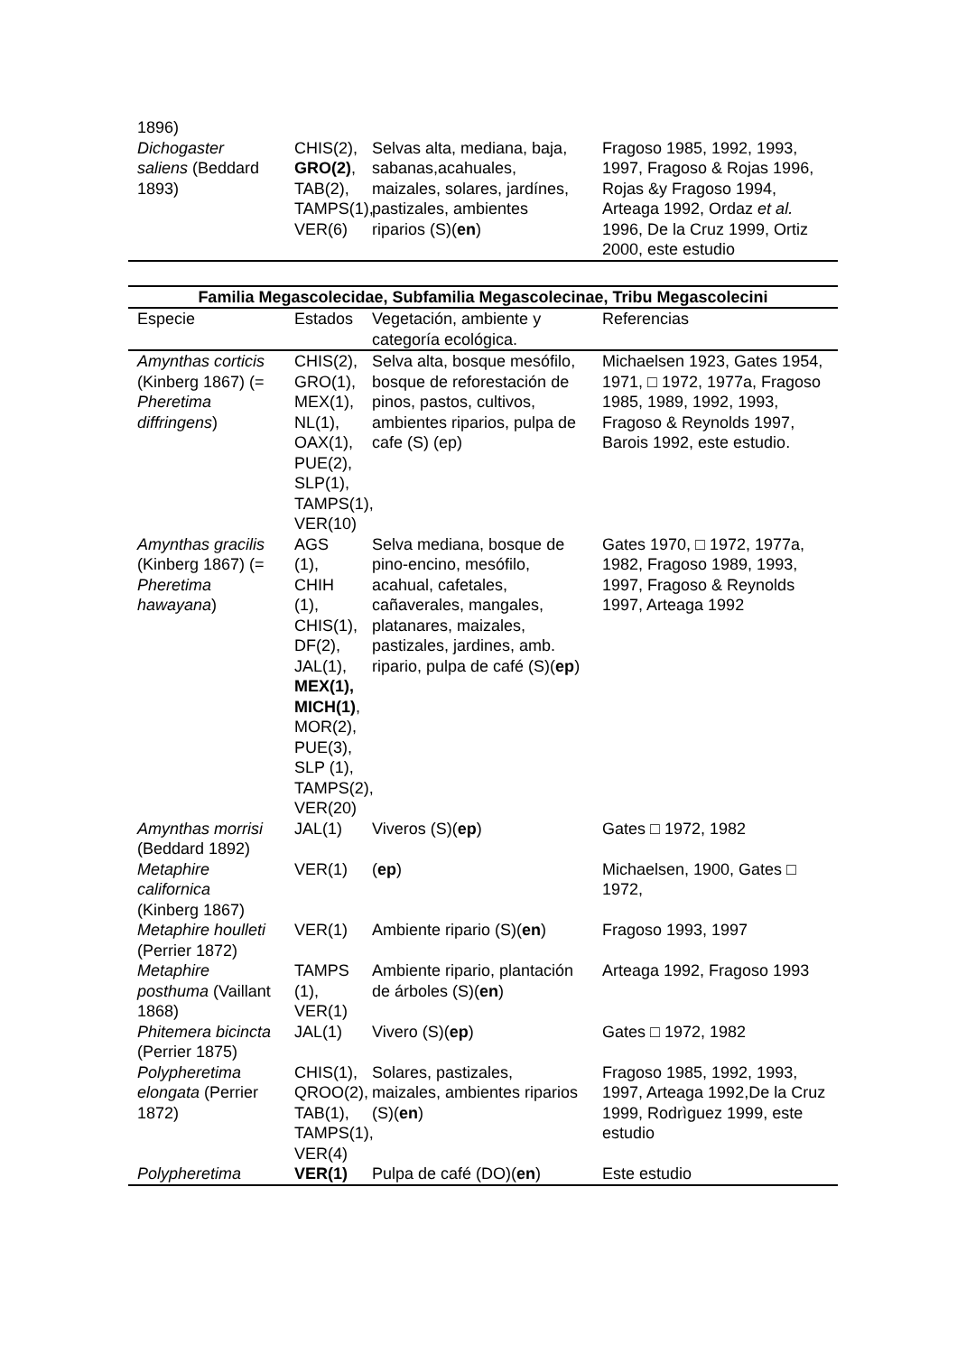| 1896) | | | |
| Dichogaster saliens (Beddard 1893) | CHIS(2), GRO(2) , TAB(2), TAMPS(1), VER(6) | Selvas alta, mediana, baja, sabanas,acahuales, maizales, solares, jardínes, pastizales, ambientes riparios (S)( en ) | Fragoso 1985, 1992, 1993, 1997, Fragoso & Rojas 1996, Rojas &y Fragoso 1994, Arteaga 1992, Ordaz et al. 1996, De la Cruz 1999, Ortiz 2000, este estudio |
| Familia Megascolecidae, Subfamilia Megascolecinae, Tribu Megascolecini | | | |
| --- | --- | --- | --- |
| Especie | Estados | Vegetación, ambiente y categoría ecológica. | Referencias |
| Amynthas corticis (Kinberg 1867) (= Pheretima diffringens ) | CHIS(2), GRO(1), MEX(1), NL(1), OAX(1), PUE(2), SLP(1), TAMPS(1), VER(10) | Selva alta, bosque mesófilo, bosque de reforestación de pinos, pastos, cultivos, ambientes riparios, pulpa de cafe (S) (ep) | Michaelsen 1923, Gates 1954, 1971, □ 1972, 1977a, Fragoso 1985, 1989, 1992, 1993, Fragoso & Reynolds 1997, Barois 1992, este estudio. |
| Amynthas gracilis (Kinberg 1867) (= Pheretima hawayana ) | AGS (1), CHIH (1), CHIS(1), DF(2), JAL(1), MEX(1), MICH(1) , MOR(2), PUE(3), SLP (1), TAMPS(2), VER(20) | Selva mediana, bosque de pino-encino, mesófilo, acahual, cafetales, cañaverales, mangales, platanares, maizales, pastizales, jardines, amb. ripario, pulpa de café (S)( ep ) | Gates 1970, □ 1972, 1977a, 1982, Fragoso 1989, 1993, 1997, Fragoso & Reynolds 1997, Arteaga 1992 |
| Amynthas morrisi (Beddard 1892) | JAL(1) | Viveros (S)( ep ) | Gates □ 1972, 1982 |
| Metaphire californica (Kinberg 1867) | VER(1) | ( ep ) | Michaelsen, 1900, Gates □ 1972, |
| Metaphire houlleti (Perrier 1872) | VER(1) | Ambiente ripario (S)( en ) | Fragoso 1993, 1997 |
| Metaphire posthuma (Vaillant 1868) | TAMPS (1), VER(1) | Ambiente ripario, plantación de árboles (S)( en ) | Arteaga 1992, Fragoso 1993 |
| Phitemera bicincta (Perrier 1875) | JAL(1) | Vivero (S)( ep ) | Gates □ 1972, 1982 |
| Polypheretima elongata (Perrier 1872) | CHIS(1), QROO(2), TAB(1), TAMPS(1), VER(4) | Solares, pastizales, maizales, ambientes riparios (S)( en ) | Fragoso 1985, 1992, 1993, 1997, Arteaga 1992,De la Cruz 1999, Rodrìguez 1999, este estudio |
| Polypheretima | VER(1) | Pulpa de café (DO)( en ) | Este estudio |